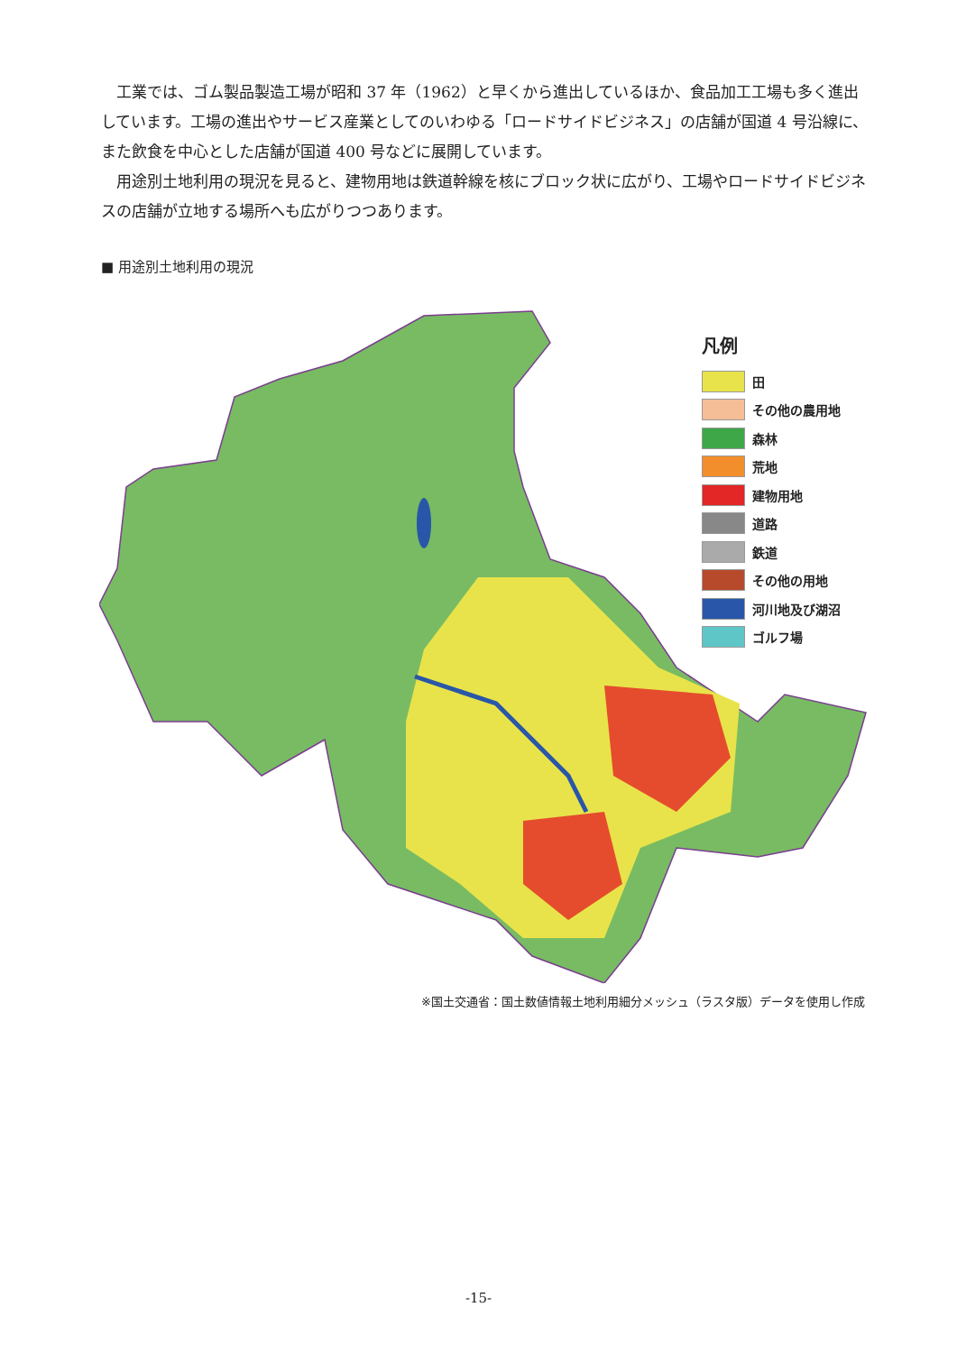工業では、ゴム製品製造工場が昭和 37 年（1962）と早くから進出しているほか、食品加工工場も多く進出しています。工場の進出やサービス産業としてのいわゆる「ロードサイドビジネス」の店舗が国道 4 号沿線に、また飲食を中心とした店舗が国道 400 号などに展開しています。
用途別土地利用の現況を見ると、建物用地は鉄道幹線を核にブロック状に広がり、工場やロードサイドビジネスの店舗が立地する場所へも広がりつつあります。
■ 用途別土地利用の現況
凡例
田
その他の農用地
森林
荒地
建物用地
道路
鉄道
その他の用地
河川地及び湖沼
ゴルフ場
※国土交通省：国土数値情報土地利用細分メッシュ（ラスタ版）データを使用し作成
-15-